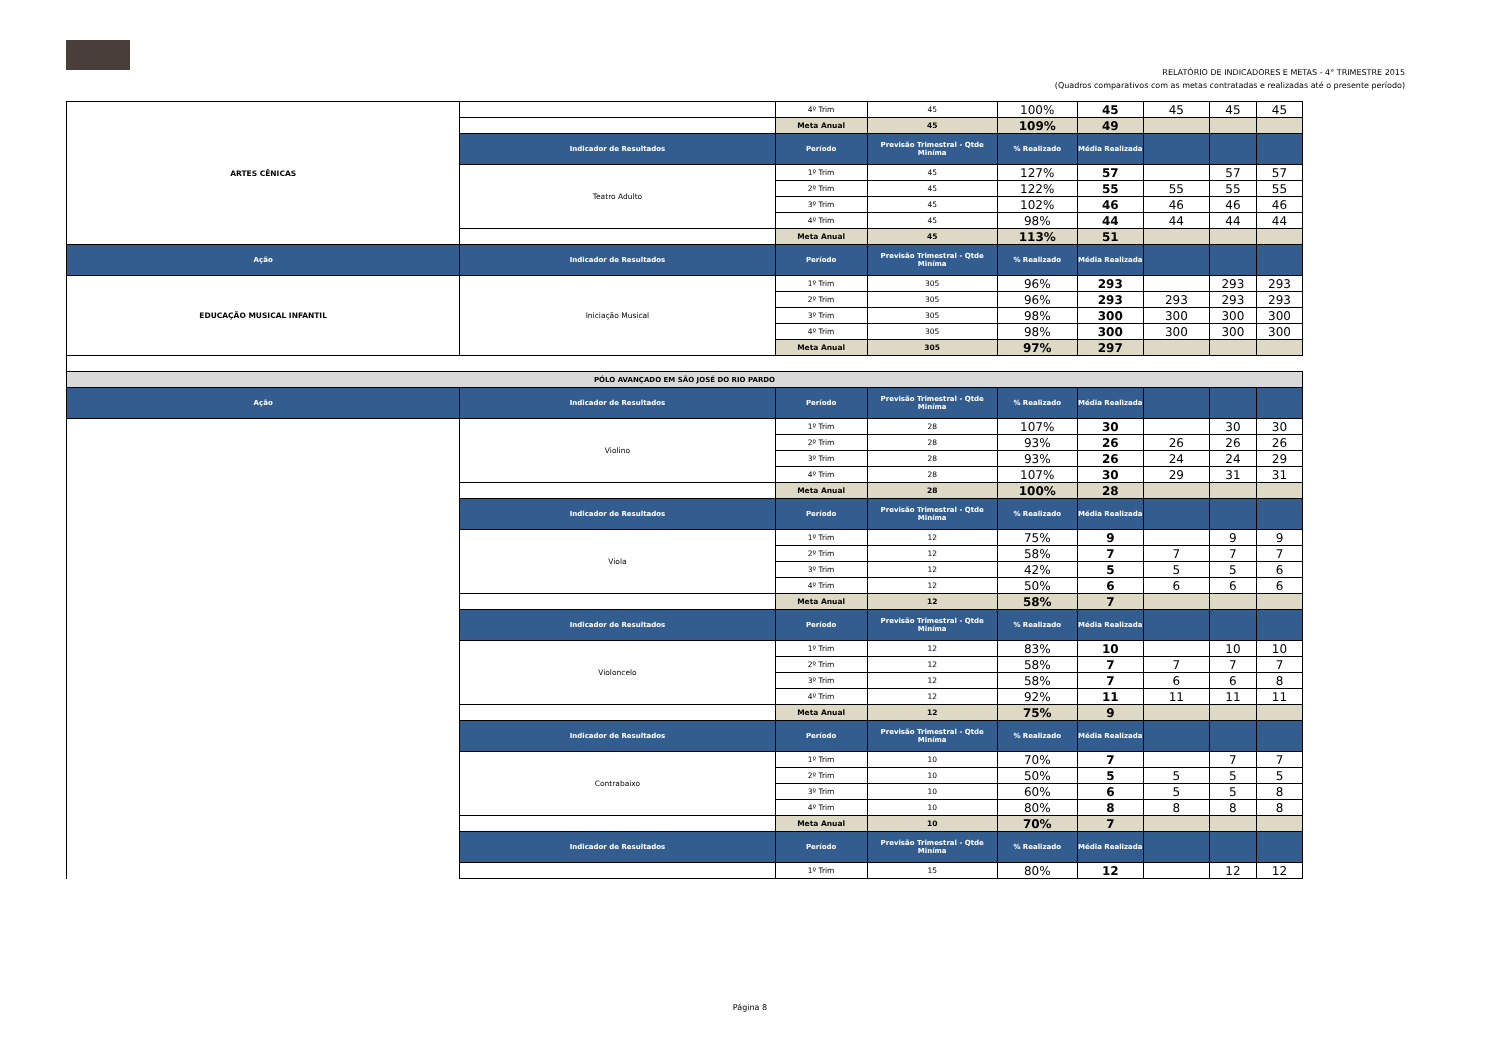RELATÓRIO DE INDICADORES E METAS - 4° TRIMESTRE 2015
(Quadros comparativos com as metas contratadas e realizadas até o presente período)
| ARTES CÊNICAS | | 4º Trim | 45 | 100% | 45 | 45 | 45 | 45 |
| | | Meta Anual | 45 | 109% | 49 | | | |
| | Indicador de Resultados | Período | Previsão Trimestral - Qtde Miníma | % Realizado | Média Realizada | | | |
| | Teatro Adulto | 1º Trim | 45 | 127% | 57 | | 57 | 57 |
| | | 2º Trim | 45 | 122% | 55 | 55 | 55 | 55 |
| | | 3º Trim | 45 | 102% | 46 | 46 | 46 | 46 |
| | | 4º Trim | 45 | 98% | 44 | 44 | 44 | 44 |
| | | Meta Anual | 45 | 113% | 51 | | | |
| Ação | Indicador de Resultados | Período | Previsão Trimestral - Qtde Miníma | % Realizado | Média Realizada | | | |
| EDUCAÇÃO MUSICAL INFANTIL | Iniciação Musical | 1º Trim | 305 | 96% | 293 | | 293 | 293 |
| | | 2º Trim | 305 | 96% | 293 | 293 | 293 | 293 |
| | | 3º Trim | 305 | 98% | 300 | 300 | 300 | 300 |
| | | 4º Trim | 305 | 98% | 300 | 300 | 300 | 300 |
| | | Meta Anual | 305 | 97% | 297 | | | |
| PÓLO AVANÇADO EM SÃO JOSÉ DO RIO PARDO | | | | | | | | |
| Ação | Indicador de Resultados | Período | Previsão Trimestral - Qtde Miníma | % Realizado | Média Realizada | | | |
| | Violino | 1º Trim | 28 | 107% | 30 | | 30 | 30 |
| | | 2º Trim | 28 | 93% | 26 | 26 | 26 | 26 |
| | | 3º Trim | 28 | 93% | 26 | 24 | 24 | 29 |
| | | 4º Trim | 28 | 107% | 30 | 29 | 31 | 31 |
| | | Meta Anual | 28 | 100% | 28 | | | |
| | Indicador de Resultados | Período | Previsão Trimestral - Qtde Miníma | % Realizado | Média Realizada | | | |
| | Viola | 1º Trim | 12 | 75% | 9 | | 9 | 9 |
| | | 2º Trim | 12 | 58% | 7 | 7 | 7 | 7 |
| | | 3º Trim | 12 | 42% | 5 | 5 | 5 | 6 |
| | | 4º Trim | 12 | 50% | 6 | 6 | 6 | 6 |
| | | Meta Anual | 12 | 58% | 7 | | | |
| | Indicador de Resultados | Período | Previsão Trimestral - Qtde Miníma | % Realizado | Média Realizada | | | |
| | Violoncelo | 1º Trim | 12 | 83% | 10 | | 10 | 10 |
| | | 2º Trim | 12 | 58% | 7 | 7 | 7 | 7 |
| | | 3º Trim | 12 | 58% | 7 | 6 | 6 | 8 |
| | | 4º Trim | 12 | 92% | 11 | 11 | 11 | 11 |
| | | Meta Anual | 12 | 75% | 9 | | | |
| | Indicador de Resultados | Período | Previsão Trimestral - Qtde Miníma | % Realizado | Média Realizada | | | |
| | Contrabaixo | 1º Trim | 10 | 70% | 7 | | 7 | 7 |
| | | 2º Trim | 10 | 50% | 5 | 5 | 5 | 5 |
| | | 3º Trim | 10 | 60% | 6 | 5 | 5 | 8 |
| | | 4º Trim | 10 | 80% | 8 | 8 | 8 | 8 |
| | | Meta Anual | 10 | 70% | 7 | | | |
| | Indicador de Resultados | Período | Previsão Trimestral - Qtde Miníma | % Realizado | Média Realizada | | | |
| | | 1º Trim | 15 | 80% | 12 | | 12 | 12 |
Página 8